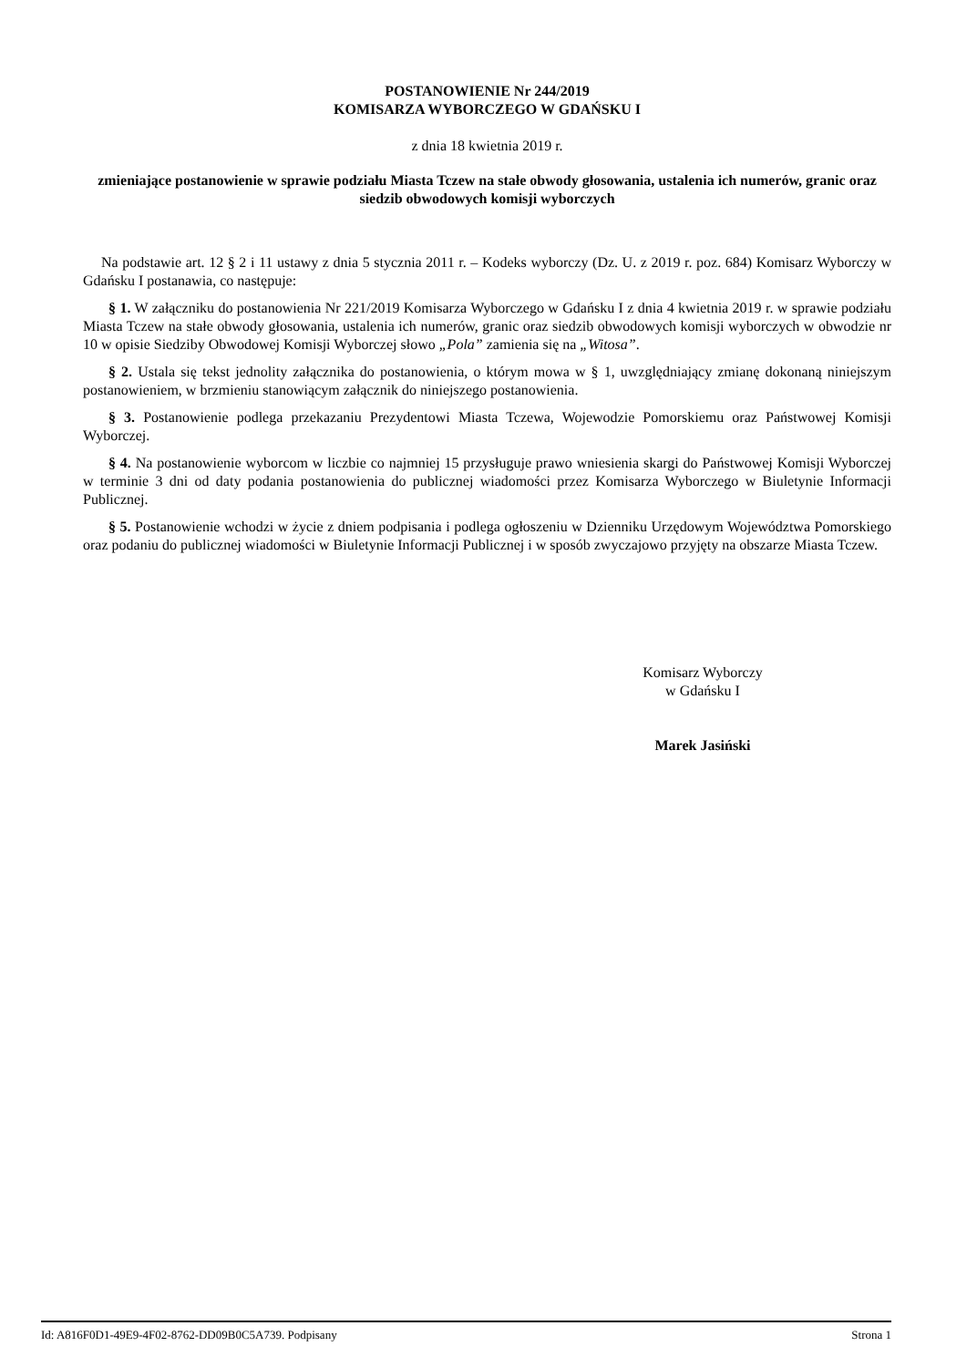POSTANOWIENIE Nr 244/2019
KOMISARZA WYBORCZEGO W GDAŃSKU I
z dnia 18 kwietnia 2019 r.
zmieniające postanowienie w sprawie podziału Miasta Tczew na stałe obwody głosowania, ustalenia ich numerów, granic oraz siedzib obwodowych komisji wyborczych
Na podstawie art. 12 § 2 i 11 ustawy z dnia 5 stycznia 2011 r. – Kodeks wyborczy (Dz. U. z 2019 r. poz. 684) Komisarz Wyborczy w Gdańsku I postanawia, co następuje:
§ 1. W załączniku do postanowienia Nr 221/2019 Komisarza Wyborczego w Gdańsku I z dnia 4 kwietnia 2019 r. w sprawie podziału Miasta Tczew na stałe obwody głosowania, ustalenia ich numerów, granic oraz siedzib obwodowych komisji wyborczych w obwodzie nr 10 w opisie Siedziby Obwodowej Komisji Wyborczej słowo „Pola” zamienia się na „Witosa”.
§ 2. Ustala się tekst jednolity załącznika do postanowienia, o którym mowa w § 1, uwzględniający zmianę dokonaną niniejszym postanowieniem, w brzmieniu stanowiącym załącznik do niniejszego postanowienia.
§ 3. Postanowienie podlega przekazaniu Prezydentowi Miasta Tczewa, Wojewodzie Pomorskiemu oraz Państwowej Komisji Wyborczej.
§ 4. Na postanowienie wyborcom w liczbie co najmniej 15 przysługuje prawo wniesienia skargi do Państwowej Komisji Wyborczej w terminie 3 dni od daty podania postanowienia do publicznej wiadomości przez Komisarza Wyborczego w Biuletynie Informacji Publicznej.
§ 5. Postanowienie wchodzi w życie z dniem podpisania i podlega ogłoszeniu w Dzienniku Urzędowym Województwa Pomorskiego oraz podaniu do publicznej wiadomości w Biuletynie Informacji Publicznej i w sposób zwyczajowo przyjęty na obszarze Miasta Tczew.
Komisarz Wyborczy
w Gdańsku I
Marek Jasiński
Id: A816F0D1-49E9-4F02-8762-DD09B0C5A739. Podpisany Strona 1